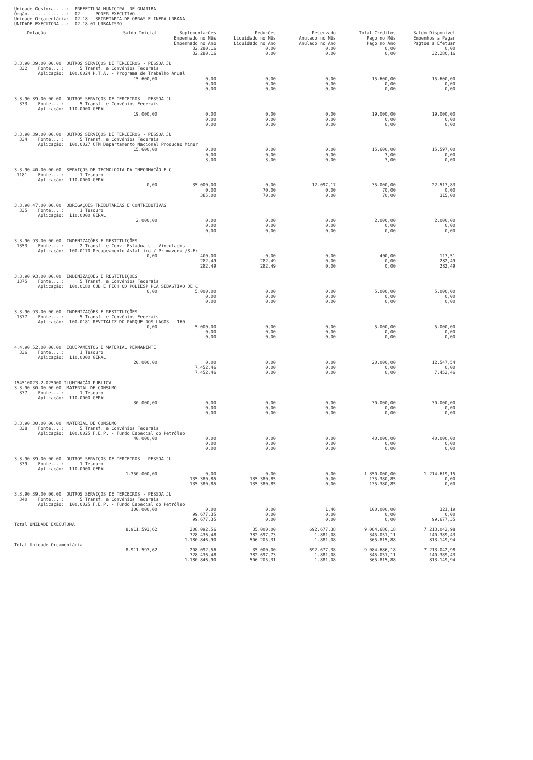Unidade Gestora.....: PREFEITURA MUNICIPAL DE GUARIBA Órgão...............: 02 PODER EXECUTIVO Unidade Orçamentária: 02.18 SECRETARIA DE OBRAS E INFRA URBANA UNIDADE EXECUTORA...: 02.18.01 URBANISMO
| Dotação | Saldo Inicial | Suplementações Empenhado no Mês Empenhado no Ano | Reduções Liquidado no Mês Liquidado no Ano | Reservado Anulado no Mês Anulado no Ano | Total Créditos Pago no Mês Pago no Ano | Saldo Disponível Empenhos a Pagar Pagtos a Efetuar |
| --- | --- | --- | --- | --- | --- | --- |
| | | 32.280,16 | 0,00 | 0,00 | 0,00 | 0,00 |
| | | 32.280,16 | 0,00 | 0,00 | 0,00 | 32.280,16 |
| 3.3.90.39.00.00.00 OUTROS SERVIÇOS DE TERCEIROS - PESSOA JU 332 Fonte....: 5 Transf. e Convênios Federais Aplicação: 100.0024 P.T.A. - Programa de Trabalho Anual | | | | | | |
| | 15.600,00 | 0,00 | 0,00 | 0,00 | 15.600,00 | 15.600,00 |
| | | 0,00 | 0,00 | 0,00 | 0,00 | 0,00 |
| | | 0,00 | 0,00 | 0,00 | 0,00 | 0,00 |
| 3.3.90.39.00.00.00 OUTROS SERVIÇOS DE TERCEIROS - PESSOA JU 333 Fonte....: 5 Transf. e Convênios Federais Aplicação: 110.0000 GERAL | | | | | | |
| | 19.000,00 | 0,00 | 0,00 | 0,00 | 19.000,00 | 19.000,00 |
| | | 0,00 | 0,00 | 0,00 | 0,00 | 0,00 |
| | | 0,00 | 0,00 | 0,00 | 0,00 | 0,00 |
| 3.3.90.39.00.00.00 OUTROS SERVIÇOS DE TERCEIROS - PESSOA JU 334 Fonte....: 5 Transf. e Convênios Federais Aplicação: 100.0027 CFM Departamento Nacional Producao Miner | | | | | | |
| | 15.600,00 | 0,00 | 0,00 | 0,00 | 15.600,00 | 15.597,00 |
| | | 0,00 | 0,00 | 0,00 | 3,00 | 0,00 |
| | | 3,00 | 3,00 | 0,00 | 3,00 | 0,00 |
| 3.3.90.40.00.00.00 SERVIÇOS DE TECNOLOGIA DA INFORMAÇÃO E C 1181 Fonte....: 1 Tesouro Aplicação: 110.0000 GERAL | | | | | | |
| | 0,00 | 35.000,00 | 0,00 | 12.097,17 | 35.000,00 | 22.517,83 |
| | | 0,00 | 70,00 | 0,00 | 70,00 | 0,00 |
| | | 385,00 | 70,00 | 0,00 | 70,00 | 315,00 |
| 3.3.90.47.00.00.00 OBRIGAÇÕES TRIBUTÁRIAS E CONTRIBUTIVAS 335 Fonte....: 1 Tesouro Aplicação: 110.0000 GERAL | | | | | | |
| | 2.000,00 | 0,00 | 0,00 | 0,00 | 2.000,00 | 2.000,00 |
| | | 0,00 | 0,00 | 0,00 | 0,00 | 0,00 |
| | | 0,00 | 0,00 | 0,00 | 0,00 | 0,00 |
| 3.3.90.93.00.00.00 INDENIZAÇÕES E RESTITUIÇÕES 1353 Fonte....: 2 Transf. e Conv. Estaduais - Vinculados Aplicação: 100.0170 Recapeamento Asfaltico / Primavera /S.Fr | | | | | | |
| | 0,00 | 400,00 | 0,00 | 0,00 | 400,00 | 117,51 |
| | | 282,49 | 282,49 | 0,00 | 0,00 | 282,49 |
| | | 282,49 | 282,49 | 0,00 | 0,00 | 282,49 |
| 3.3.90.93.00.00.00 INDENIZAÇÕES E RESTITUIÇÕES 1375 Fonte....: 5 Transf. e Convênios Federais Aplicação: 100.0180 COB E FECH QD POLIESP PCA SEBASTIAO DE C | | | | | | |
| | 0,00 | 5.000,00 | 0,00 | 0,00 | 5.000,00 | 5.000,00 |
| | | 0,00 | 0,00 | 0,00 | 0,00 | 0,00 |
| | | 0,00 | 0,00 | 0,00 | 0,00 | 0,00 |
| 3.3.90.93.00.00.00 INDENIZAÇÕES E RESTITUIÇÕES 1377 Fonte....: 5 Transf. e Convênios Federais Aplicação: 100.0181 REVITALIZ DO PARQUE DOS LAGOS - 160 | | | | | | |
| | 0,00 | 5.000,00 | 0,00 | 0,00 | 5.000,00 | 5.000,00 |
| | | 0,00 | 0,00 | 0,00 | 0,00 | 0,00 |
| | | 0,00 | 0,00 | 0,00 | 0,00 | 0,00 |
| 4.4.90.52.00.00.00 EQUIPAMENTOS E MATERIAL PERMANENTE 336 Fonte....: 1 Tesouro Aplicação: 110.0000 GERAL | | | | | | |
| | 20.000,00 | 0,00 | 0,00 | 0,00 | 20.000,00 | 12.547,54 |
| | | 7.452,46 | 0,00 | 0,00 | 0,00 | 0,00 |
| | | 7.452,46 | 0,00 | 0,00 | 0,00 | 7.452,46 |
| 154510023.2.025000 ILUMINAÇÃO PUBLICA 3.3.90.30.00.00.00 MATERIAL DE CONSUMO 337 Fonte....: 1 Tesouro Aplicação: 110.0000 GERAL | | | | | | |
| | 30.000,00 | 0,00 | 0,00 | 0,00 | 30.000,00 | 30.000,00 |
| | | 0,00 | 0,00 | 0,00 | 0,00 | 0,00 |
| | | 0,00 | 0,00 | 0,00 | 0,00 | 0,00 |
| 3.3.90.30.00.00.00 MATERIAL DE CONSUMO 338 Fonte....: 5 Transf. e Convênios Federais Aplicação: 100.0025 F.E.P. - Fundo Especial do Petróleo | | | | | | |
| | 40.000,00 | 0,00 | 0,00 | 0,00 | 40.000,00 | 40.000,00 |
| | | 0,00 | 0,00 | 0,00 | 0,00 | 0,00 |
| | | 0,00 | 0,00 | 0,00 | 0,00 | 0,00 |
| 3.3.90.39.00.00.00 OUTROS SERVIÇOS DE TERCEIROS - PESSOA JU 339 Fonte....: 1 Tesouro Aplicação: 110.0000 GERAL | | | | | | |
| | 1.350.000,00 | 0,00 | 0,00 | 0,00 | 1.350.000,00 | 1.214.619,15 |
| | | 135.380,85 | 135.380,85 | 0,00 | 135.380,85 | 0,00 |
| | | 135.380,85 | 135.380,85 | 0,00 | 135.380,85 | 0,00 |
| 3.3.90.39.00.00.00 OUTROS SERVIÇOS DE TERCEIROS - PESSOA JU 340 Fonte....: 5 Transf. e Convênios Federais Aplicação: 100.0025 F.E.P. - Fundo Especial do Petróleo | | | | | | |
| | 100.000,00 | 0,00 | 0,00 | 1,46 | 100.000,00 | 321,19 |
| | | 99.677,35 | 0,00 | 0,00 | 0,00 | 0,00 |
| | | 99.677,35 | 0,00 | 0,00 | 0,00 | 99.677,35 |
| Total UNIDADE EXECUTORA | | | | | | |
| | 8.911.593,62 | 208.092,56 | 35.000,00 | 692.677,38 | 9.084.686,18 | 7.213.042,98 |
| | | 728.436,48 | 382.697,73 | 1.881,08 | 345.051,11 | 140.389,43 |
| | | 1.180.846,90 | 506.205,31 | 1.881,08 | 365.815,88 | 813.149,94 |
| Total Unidade Orçamentária | | | | | | |
| | 8.911.593,62 | 208.092,56 | 35.000,00 | 692.677,38 | 9.084.686,18 | 7.213.042,98 |
| | | 728.436,48 | 382.697,73 | 1.881,08 | 345.051,11 | 140.389,43 |
| | | 1.180.846,90 | 506.205,31 | 1.881,08 | 365.815,88 | 813.149,94 |